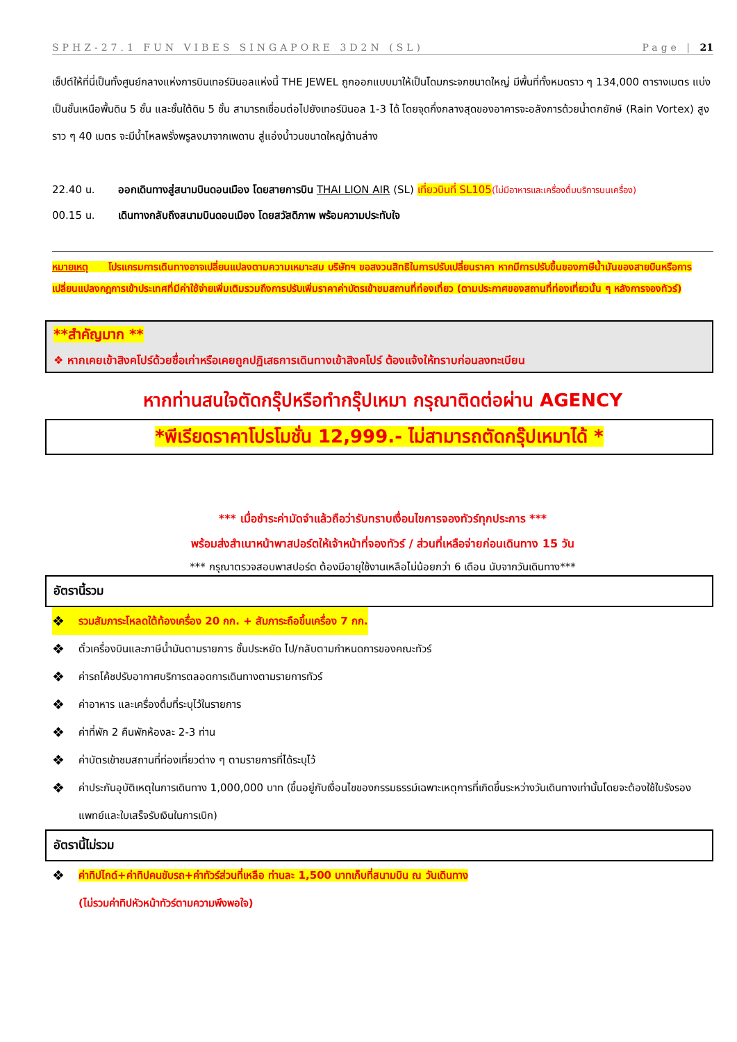SPHZ-27.1 FUN VIBES SINGAPORE 3D2N (SL) Page | 21
เซ็ปต์ให้ที่นี่เป็นทั้งศูนย์กลางแห่งการบินเทอร์มินอลแห่งนี้ THE JEWEL ถูกออกแบบมาให้เป็นโดมกระจกขนาดใหญ่ มีพื้นที่ทั้งหมดราว ๆ 134,000 ตารางเมตร แบ่งเป็นชั้นเหนือพื้นดิน 5 ชั้น และชั้นใต้ดิน 5 ชั้น สามารถเชื่อมต่อไปยังเทอร์มินอล 1-3 ได้ โดยจุดกึ่งกลางสุดของอาคารจะอลังการด้วยน้ำตกยักษ์ (Rain Vortex) สูงราว ๆ 40 เมตร จะมีน้ำไหลพรั่งพรูลงมาจากเพดาน สู่แอ่งน้ำวนขนาดใหญ่ด้านล่าง
22.40 น. ออกเดินทางสู่สนามบินดอนเมือง โดยสายการบิน THAI LION AIR (SL) เที่ยวบินที่ SL105(ไม่มีอาหารและเครื่องดื่มบริการบนเครื่อง)
00.15 น. เดินทางกลับถึงสนามบินดอนเมือง โดยสวัสดิภาพ พร้อมความประทับใจ
หมายเหตุ โปรแกรมการเดินทางอาจเปลี่ยนแปลงตามความเหมาะสม บริษัทฯ ขอสงวนสิทธิในการปรับเปลี่ยนราคา หากมีการปรับขึ้นของภาษีน้ำมันของสายบินหรือการเปลี่ยนแปลงกฎการเข้าประเทศที่มีค่าใช้จ่ายเพิ่มเติมรวมถึงการปรับเพิ่มราคาค่าบัตรเข้าชมสถานที่ท่องเที่ยว (ตามประกาศของสถานที่ท่องเที่ยวนั้น ๆ หลังการจองทัวร์)
**สำคัญมาก **
❖ หากเคยเข้าสิงคโปร์ด้วยชื่อเก่าหรือเคยถูกปฏิเสธการเดินทางเข้าสิงคโปร์ ต้องแจ้งให้ทราบก่อนลงทะเบียน
หากท่านสนใจตัดกรุ๊ปหรือทำกรุ๊ปเหมา กรุณาติดต่อผ่าน AGENCY
*พีเรียดราคาโปรโมชั่น 12,999.- ไม่สามารถตัดกรุ๊ปเหมาได้ *
*** เมื่อชำระค่ามัดจำแล้วถือว่ารับทราบเงื่อนไขการจองทัวร์ทุกประการ ***
พร้อมส่งสำเนาหน้าพาสปอร์ตให้เจ้าหน้าที่จองทัวร์ / ส่วนที่เหลือจ่ายก่อนเดินทาง 15 วัน
*** กรุณาตรวจสอบพาสปอร์ต ต้องมีอายุใช้งานเหลือไม่น้อยกว่า 6 เดือน นับจากวันเดินทาง***
อัตรานี้รวม
❖ รวมสัมภาระโหลดใต้ท้องเครื่อง 20 กก. + สัมภาระถือขึ้นเครื่อง 7 กก.
❖ ตั๋วเครื่องบินและภาษีน้ำมันตามรายการ ชั้นประหยัด ไป/กลับตามกำหนดการของคณะทัวร์
❖ ค่ารถโค้ชปรับอากาศบริการตลอดการเดินทางตามรายการทัวร์
❖ ค่าอาหาร และเครื่องดื่มที่ระบุไว้ในรายการ
❖ ค่าที่พัก 2 คืนพักห้องละ 2-3 ท่าน
❖ ค่าบัตรเข้าชมสถานที่ท่องเที่ยวต่าง ๆ ตามรายการที่ได้ระบุไว้
❖ ค่าประกันอุบัติเหตุในการเดินทาง 1,000,000 บาท (ขึ้นอยู่กับเงื่อนไขของกรรมธรรม์เฉพาะเหตุการที่เกิดขึ้นระหว่างวันเดินทางเท่านั้นโดยจะต้องใช้ใบรังรองแพทย์และใบเสร็จรับเงินในการเบิก)
อัตรานี้ไม่รวม
❖ ค่าทิปไกด์+ค่าทิปคนขับรถ+ค่าทัวร์ส่วนที่เหลือ ท่านละ 1,500 บาทเก็บที่สนามบิน ณ วันเดินทาง
(ไม่รวมค่าทิปหัวหน้าทัวร์ตามความพึงพอใจ)